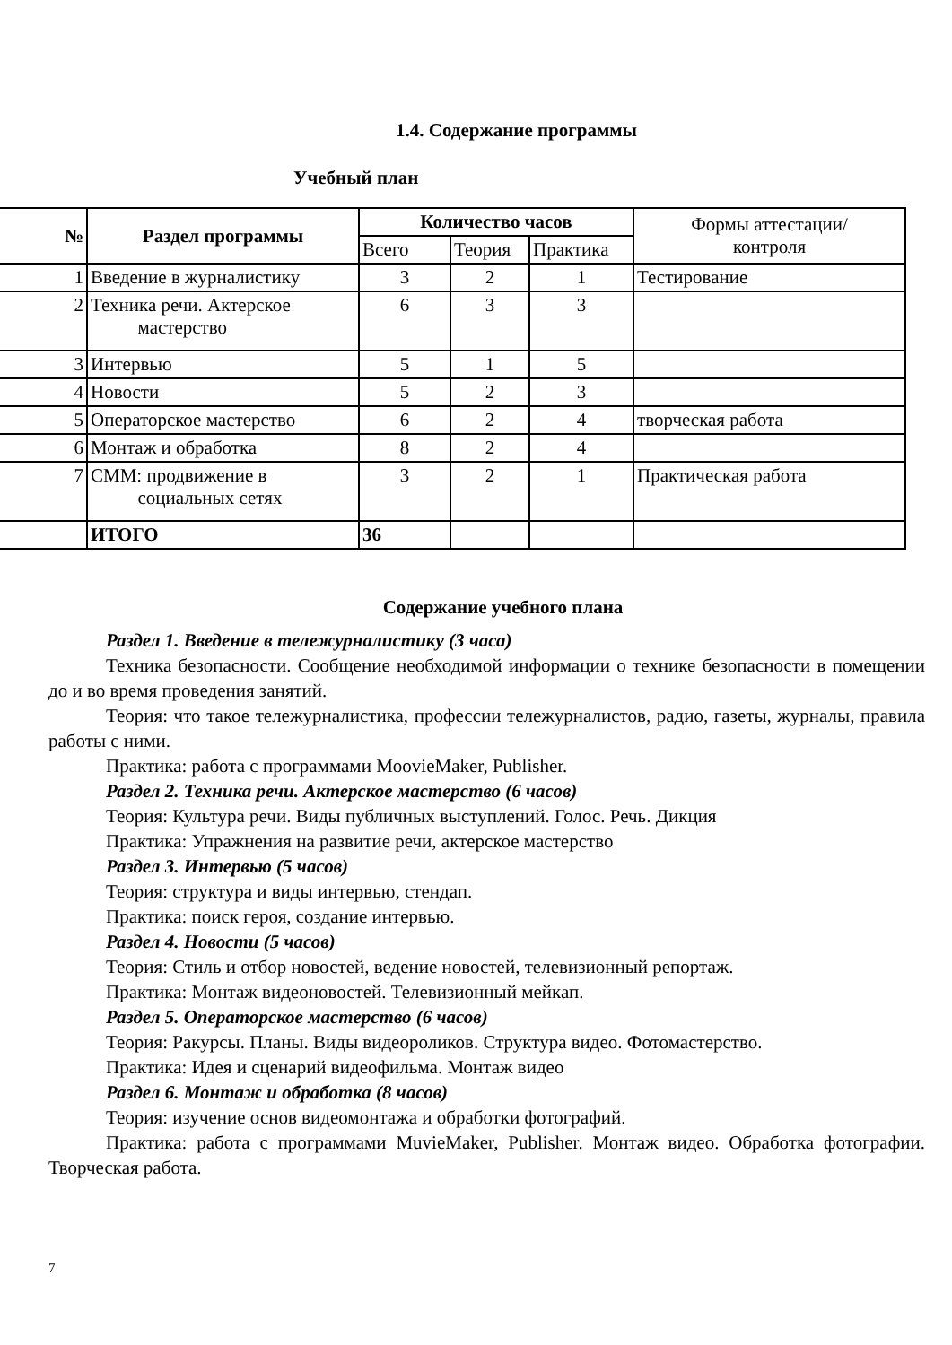1.4. Содержание программы
Учебный план
| № | Раздел программы | Количество часов | | | Формы аттестации/ контроля |
| --- | --- | --- | --- | --- | --- |
| | | Всего | Теория | Практика | |
| 1 | Введение в журналистику | 3 | 2 | 1 | Тестирование |
| 2 | Техника речи. Актерское мастерство | 6 | 3 | 3 | |
| 3 | Интервью | 5 | 1 | 5 | |
| 4 | Новости | 5 | 2 | 3 | |
| 5 | Операторское мастерство | 6 | 2 | 4 | творческая работа |
| 6 | Монтаж и обработка | 8 | 2 | 4 | |
| 7 | СММ: продвижение в социальных сетях | 3 | 2 | 1 | Практическая работа |
| | ИТОГО | 36 | | | |
Содержание учебного плана
Раздел 1. Введение в тележурналистику (3 часа)
Техника безопасности. Сообщение необходимой информации о технике безопасности в помещении до и во время проведения занятий.
Теория: что такое тележурналистика, профессии тележурналистов, радио, газеты, журналы, правила работы с ними.
Практика: работа с программами MoovieMaker, Publisher.
Раздел 2. Техника речи. Актерское мастерство (6 часов)
Теория: Культура речи. Виды публичных выступлений. Голос. Речь. Дикция
Практика: Упражнения на развитие речи, актерское мастерство
Раздел 3. Интервью (5 часов)
Теория: структура и виды интервью, стендап.
Практика: поиск героя, создание интервью.
Раздел 4. Новости (5 часов)
Теория: Стиль и отбор новостей, ведение новостей, телевизионный репортаж.
Практика: Монтаж видеоновостей. Телевизионный мейкап.
Раздел 5. Операторское мастерство (6 часов)
Теория: Ракурсы. Планы. Виды видеороликов. Структура видео. Фотомастерство.
Практика: Идея и сценарий видеофильма. Монтаж видео
Раздел 6. Монтаж и обработка (8 часов)
Теория: изучение основ видеомонтажа и обработки фотографий.
Практика: работа с программами MuvieMaker, Publisher. Монтаж видео. Обработка фотографии. Творческая работа.
7